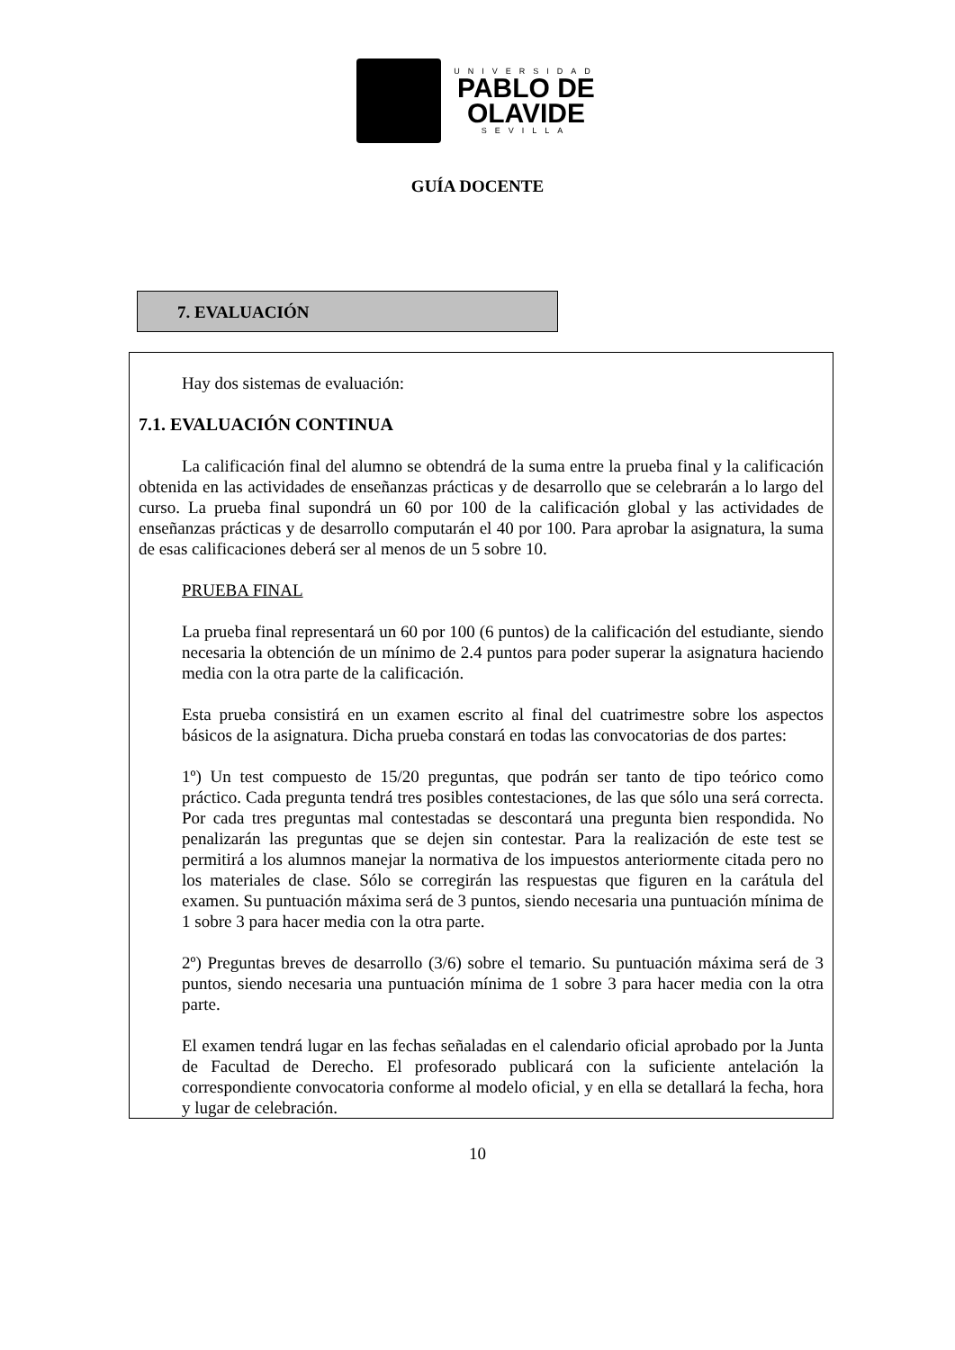UNIVERSIDAD
PABLO DE
OLAVIDE
SEVILLA
GUÍA DOCENTE
7. EVALUACIÓN
Hay dos sistemas de evaluación:
7.1. EVALUACIÓN CONTINUA
La calificación final del alumno se obtendrá de la suma entre la prueba final y la calificación obtenida en las actividades de enseñanzas prácticas y de desarrollo que se celebrarán a lo largo del curso. La prueba final supondrá un 60 por 100 de la calificación global y las actividades de enseñanzas prácticas y de desarrollo computarán el 40 por 100. Para aprobar la asignatura, la suma de esas calificaciones deberá ser al menos de un 5 sobre 10.
PRUEBA FINAL
La prueba final representará un 60 por 100 (6 puntos) de la calificación del estudiante, siendo necesaria la obtención de un mínimo de 2.4 puntos para poder superar la asignatura haciendo media con la otra parte de la calificación.
Esta prueba consistirá en un examen escrito al final del cuatrimestre sobre los aspectos básicos de la asignatura. Dicha prueba constará en todas las convocatorias de dos partes:
1º) Un test compuesto de 15/20 preguntas, que podrán ser tanto de tipo teórico como práctico. Cada pregunta tendrá tres posibles contestaciones, de las que sólo una será correcta. Por cada tres preguntas mal contestadas se descontará una pregunta bien respondida. No penalizarán las preguntas que se dejen sin contestar. Para la realización de este test se permitirá a los alumnos manejar la normativa de los impuestos anteriormente citada pero no los materiales de clase. Sólo se corregirán las respuestas que figuren en la carátula del examen. Su puntuación máxima será de 3 puntos, siendo necesaria una puntuación mínima de 1 sobre 3 para hacer media con la otra parte.
2º) Preguntas breves de desarrollo (3/6) sobre el temario. Su puntuación máxima será de 3 puntos, siendo necesaria una puntuación mínima de 1 sobre 3 para hacer media con la otra parte.
El examen tendrá lugar en las fechas señaladas en el calendario oficial aprobado por la Junta de Facultad de Derecho. El profesorado publicará con la suficiente antelación la correspondiente convocatoria conforme al modelo oficial, y en ella se detallará la fecha, hora y lugar de celebración.
10